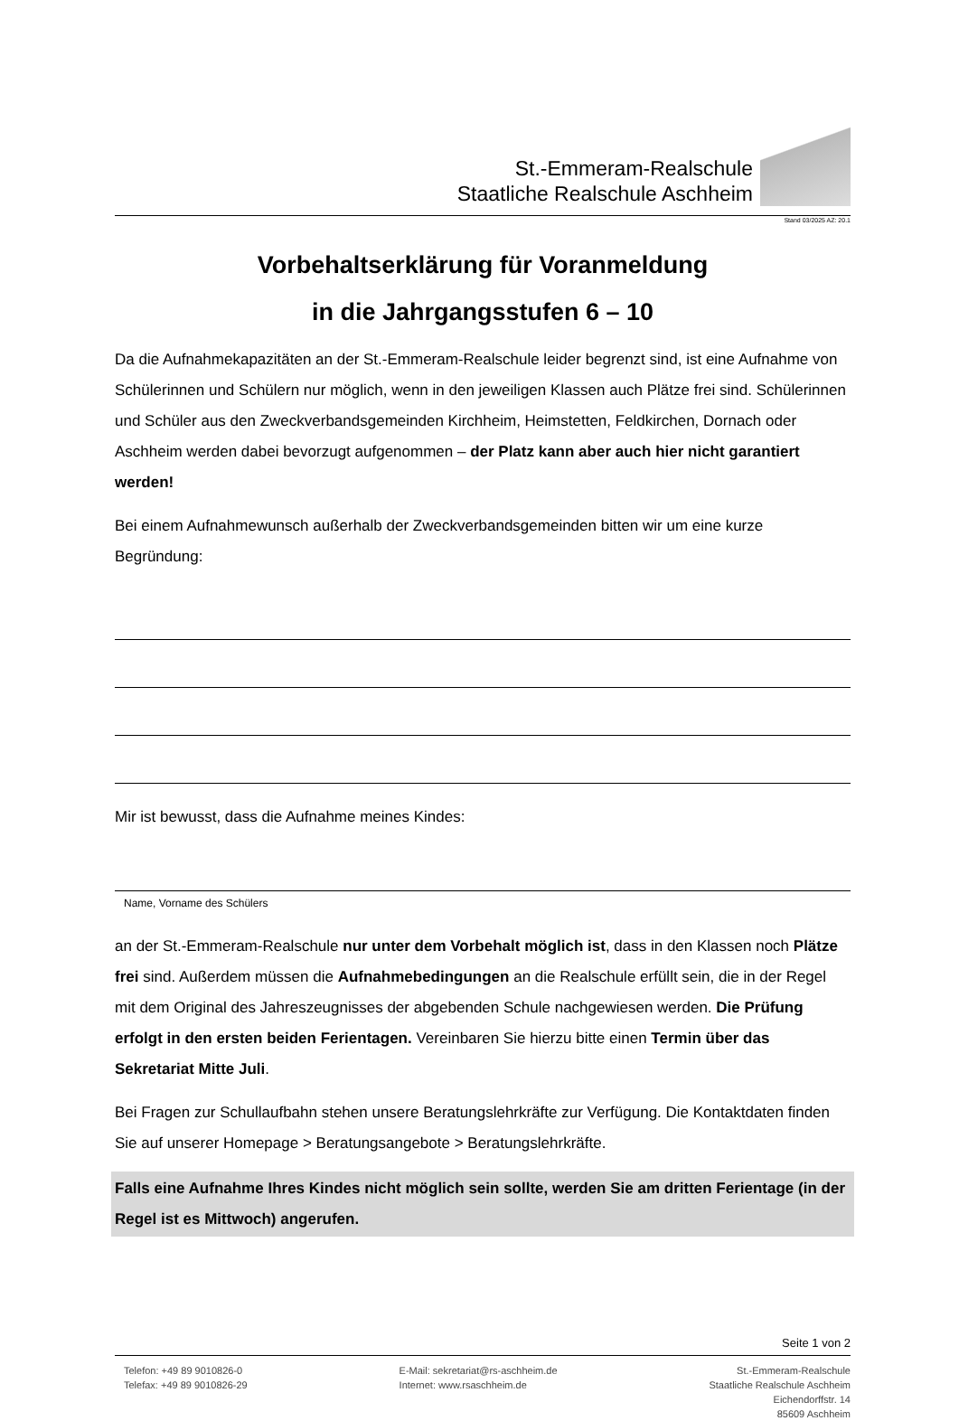St.-Emmeram-Realschule
Staatliche Realschule Aschheim
Stand 03/2025 AZ: 20.1
Vorbehaltserklärung für Voranmeldung
in die Jahrgangsstufen 6 – 10
Da die Aufnahmekapazitäten an der St.-Emmeram-Realschule leider begrenzt sind, ist eine Aufnahme von Schülerinnen und Schülern nur möglich, wenn in den jeweiligen Klassen auch Plätze frei sind. Schülerinnen und Schüler aus den Zweckverbandsgemeinden Kirchheim, Heimstetten, Feldkirchen, Dornach oder Aschheim werden dabei bevorzugt aufgenommen – der Platz kann aber auch hier nicht garantiert werden!
Bei einem Aufnahmewunsch außerhalb der Zweckverbandsgemeinden bitten wir um eine kurze Begründung:
Mir ist bewusst, dass die Aufnahme meines Kindes:
Name, Vorname des Schülers
an der St.-Emmeram-Realschule nur unter dem Vorbehalt möglich ist, dass in den Klassen noch Plätze frei sind. Außerdem müssen die Aufnahmebedingungen an die Realschule erfüllt sein, die in der Regel mit dem Original des Jahreszeugnisses der abgebenden Schule nachgewiesen werden. Die Prüfung erfolgt in den ersten beiden Ferientagen. Vereinbaren Sie hierzu bitte einen Termin über das Sekretariat Mitte Juli.
Bei Fragen zur Schullaufbahn stehen unsere Beratungslehrkräfte zur Verfügung. Die Kontaktdaten finden Sie auf unserer Homepage > Beratungsangebote > Beratungslehrkräfte.
Falls eine Aufnahme Ihres Kindes nicht möglich sein sollte, werden Sie am dritten Ferientage (in der Regel ist es Mittwoch) angerufen.
Seite 1 von 2
Telefon: +49 89 9010826-0
Telefax: +49 89 9010826-29
E-Mail: sekretariat@rs-aschheim.de
Internet: www.rsaschheim.de
St.-Emmeram-Realschule
Staatliche Realschule Aschheim
Eichendorffstr. 14
85609 Aschheim